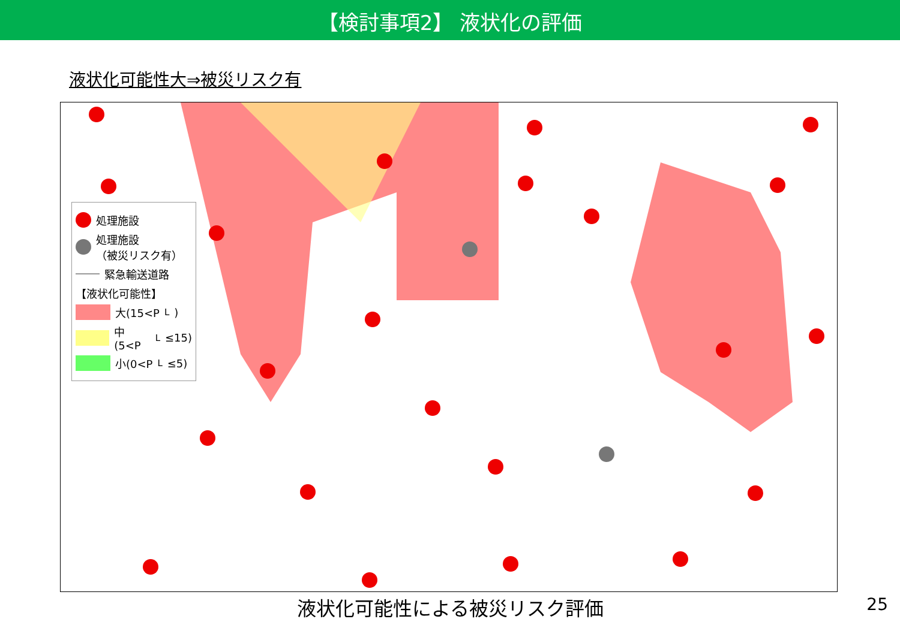【検討事項2】 液状化の評価
液状化可能性大⇒被災リスク有
処理施設
処理施設
（被災リスク有）
緊急輸送道路
【液状化可能性】
大(15<P<sub>L</sub>)
中(5<P<sub>L</sub>≤15)
小(0<P<sub>L</sub>≤5)
液状化可能性による被災リスク評価 25